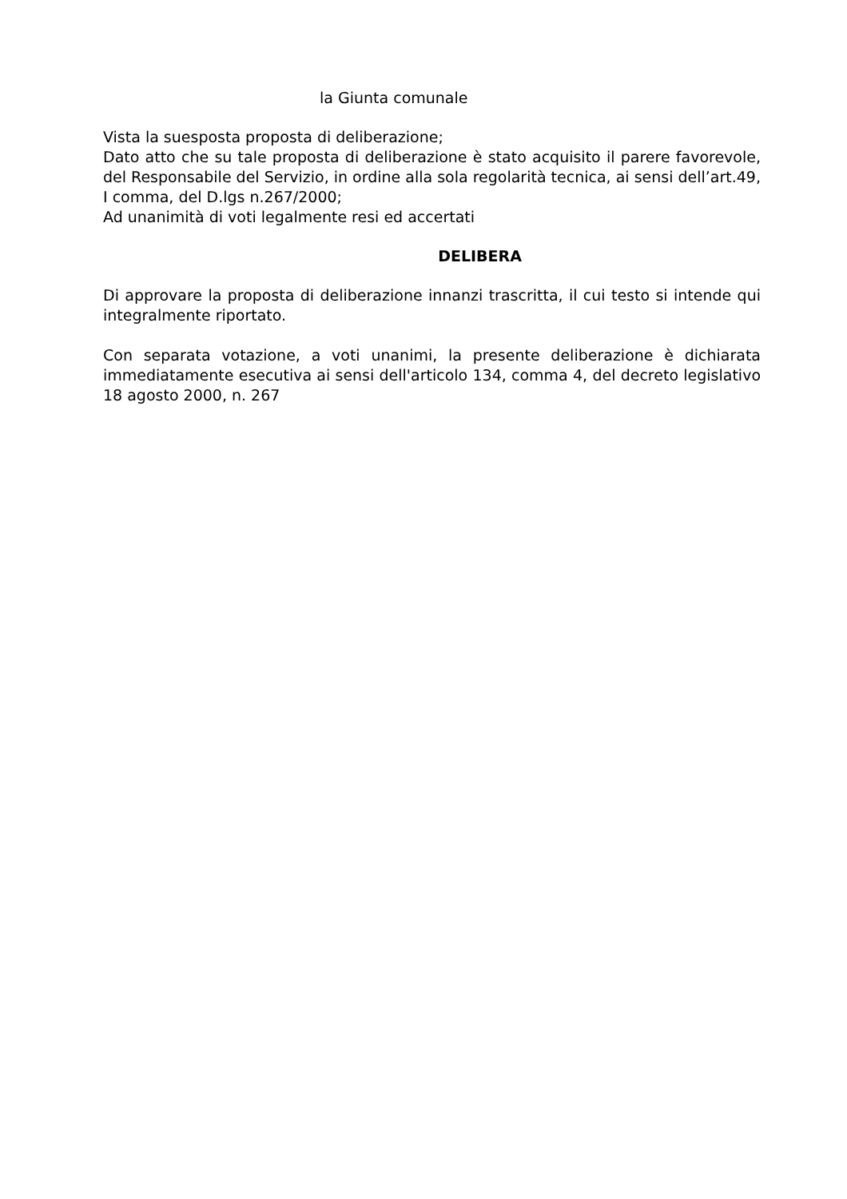la Giunta comunale
Vista la suesposta proposta di deliberazione;
Dato atto che su tale proposta di deliberazione è stato acquisito il parere favorevole, del Responsabile del Servizio, in ordine alla sola regolarità tecnica, ai sensi dell’art.49, I comma, del D.lgs n.267/2000;
Ad unanimità di voti legalmente resi ed accertati
DELIBERA
Di approvare la proposta di deliberazione innanzi trascritta, il cui testo si intende qui integralmente riportato.
Con separata votazione, a voti unanimi, la presente deliberazione è dichiarata immediatamente esecutiva ai sensi dell'articolo 134, comma 4, del decreto legislativo 18 agosto 2000, n. 267